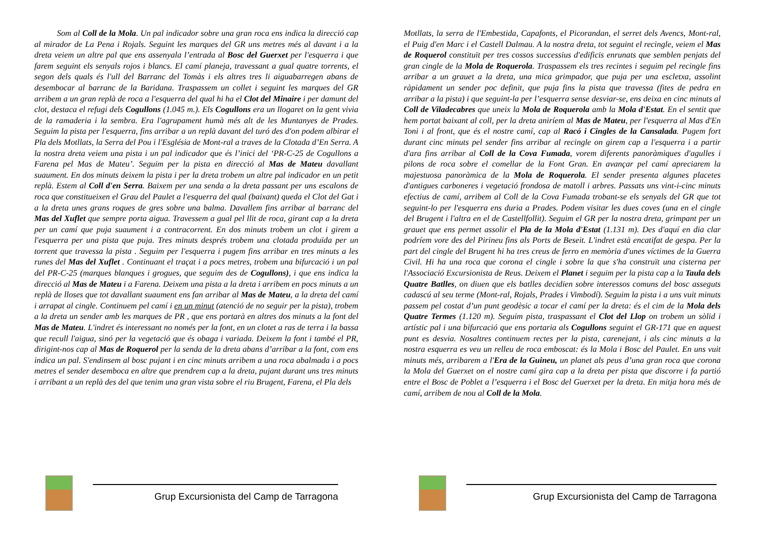Som al Coll de la Mola. Un pal indicador sobre una gran roca ens indica la direcció cap al mirador de La Pena i Rojals. Seguint les marques del GR uns metres més al davant i a la dreta veiem un altre pal que ens assenyala l’entrada al Bosc del Guerxet per l'esquerra i que farem seguint els senyals rojos i blancs. El camí planeja, travessant a gual quatre torrents, el segon dels quals és l'ull del Barranc del Tomàs i els altres tres li aiguabarregen abans de desembocar al barranc de la Baridana. Traspassem un collet i seguint les marques del GR arribem a un gran replà de roca a l'esquerra del qual hi ha el Clot del Minaire i per damunt del clot, destaca el refugi dels Cogullons (1.045 m.). Els Cogullons era un llogaret on la gent vivia de la ramaderia i la sembra. Era l'agrupament humà més alt de les Muntanyes de Prades. Seguim la pista per l'esquerra, fins arribar a un replà davant del turó des d'on podem albirar el Pla dels Motllats, la Serra del Pou i l'Església de Mont-ral a traves de la Clotada d’En Serra. A la nostra dreta veiem una pista i un pal indicador que és l’inici del ‘PR-C-25 de Cogullons a Farena pel Mas de Mateu’. Seguim per la pista en direcció al Mas de Mateu davallant suaument. En dos minuts deixem la pista i per la dreta trobem un altre pal indicador en un petit replà. Estem al Coll d'en Serra. Baixem per una senda a la dreta passant per uns escalons de roca que constitueixen el Grau del Paulet a l'esquerra del qual (baixant) queda el Clot del Gat i a la dreta unes grans roques de gres sobre una balma. Davallem fins arribar al barranc del Mas del Xuflet que sempre porta aigua. Travessem a gual pel llit de roca, girant cap a la dreta per un camí que puja suaument i a contracorrent. En dos minuts trobem un clot i girem a l'esquerra per una pista que puja. Tres minuts després trobem una clotada produïda per un torrent que travessa la pista . Seguim per l'esquerra i pugem fins arribar en tres minuts a les runes del Mas del Xuflet . Continuant el traçat i a pocs metres, trobem una bifurcació i un pal del PR-C-25 (marques blanques i grogues, que seguim des de Cogullons), i que ens indica la direcció al Mas de Mateu i a Farena. Deixem una pista a la dreta i arribem en pocs minuts a un replà de lloses que tot davallant suaument ens fan arribar al Mas de Mateu, a la dreta del camí i arrapat al cingle. Continuem pel camí i en un minut (atenció de no seguir per la pista), trobem a la dreta un sender amb les marques de PR , que ens portarà en altres dos minuts a la font del Mas de Mateu. L'indret és interessant no només per la font, en un clotet a ras de terra i la bassa que recull l'aigua, sinó per la vegetació que és obaga i variada. Deixem la font i també el PR, dirigint-nos cap al Mas de Roquerol per la senda de la dreta abans d’arribar a la font, com ens indica un pal. S'endinsem al bosc pujant i en cinc minuts arribem a una roca abalmada i a pocs metres el sender desemboca en altre que prendrem cap a la dreta, pujant durant uns tres minuts i arribant a un replà des del que tenim una gran vista sobre el riu Brugent, Farena, el Pla dels
Grup Excursionista del Camp de Tarragona
Motllats, la serra de l'Embestida, Capafonts, el Picorandan, el serret dels Avencs, Mont-ral, el Puig d'en Marc i el Castell Dalmau. A la nostra dreta, tot seguint el recingle, veiem el Mas de Roquerol constituït per tres cossos successius d'edificis enrunats que semblen penjats del gran cingle de la Mola de Roquerola. Traspassem els tres recintes i seguim pel recingle fins arribar a un grauet a la dreta, una mica grimpador, que puja per una escletxa, assolint ràpidament un sender poc definit, que puja fins la pista que travessa (fites de pedra en arribar a la pista) i que seguint-la per l’esquerra sense desviar-se, ens deixa en cinc minuts al Coll de Viladecabres que uneix la Mola de Roquerola amb la Mola d'Estat. En el sentit que hem portat baixant al coll, per la dreta aniríem al Mas de Mateu, per l'esquerra al Mas d'En Toni i al front, que és el nostre camí, cap al Racó i Cingles de la Cansalada. Pugem fort durant cinc minuts pel sender fins arribar al recingle on girem cap a l'esquerra i a partir d'ara fins arribar al Coll de la Cova Fumada, vorem diferents panoràmiques d'agulles i pilons de roca sobre el comellar de la Font Gran. En avançar pel camí apreciarem la majestuosa panoràmica de la Mola de Roquerola. El sender presenta algunes placetes d'antigues carboneres i vegetació frondosa de matoll i arbres. Passats uns vint-i-cinc minuts efectius de camí, arribem al Coll de la Cova Fumada trobant-se els senyals del GR que tot seguint-lo per l'esquerra ens duria a Prades. Podem visitar les dues coves (una en el cingle del Brugent i l'altra en el de Castellfollit). Seguim el GR per la nostra dreta, grimpant per un grauet que ens permet assolir el Pla de la Mola d'Estat (1.131 m). Des d'aquí en dia clar podríem vore des del Pirineu fins als Ports de Beseit. L'indret està encatifat de gespa. Per la part del cingle del Brugent hi ha tres creus de ferro en memòria d'unes víctimes de la Guerra Civil. Hi ha una roca que corona el cingle i sobre la que s'ha construït una cisterna per l'Associació Excursionista de Reus. Deixem el Planet i seguim per la pista cap a la Taula dels Quatre Batlles, on diuen que els batlles decidien sobre interessos comuns del bosc asseguts cadascú al seu terme (Mont-ral, Rojals, Prades i Vimbodí). Seguim la pista i a uns vuit minuts passem pel costat d’un punt geodèsic a tocar el camí per la dreta: és el cim de la Mola dels Quatre Termes (1.120 m). Seguim pista, traspassant el Clot del Llop on trobem un sòlid i artístic pal i una bifurcació que ens portaria als Cogullons seguint el GR-171 que en aquest punt es desvia. Nosaltres continuem rectes per la pista, carenejant, i als cinc minuts a la nostra esquerra es veu un relleu de roca emboscat: és la Mola i Bosc del Paulet. En uns vuit minuts més, arribarem a l'Era de la Guineu, un planet als peus d’una gran roca que corona la Mola del Guerxet on el nostre camí gira cap a la dreta per pista que discorre i fa partió entre el Bosc de Poblet a l’esquerra i el Bosc del Guerxet per la dreta. En mitja hora més de camí, arribem de nou al Coll de la Mola.
Grup Excursionista del Camp de Tarragona